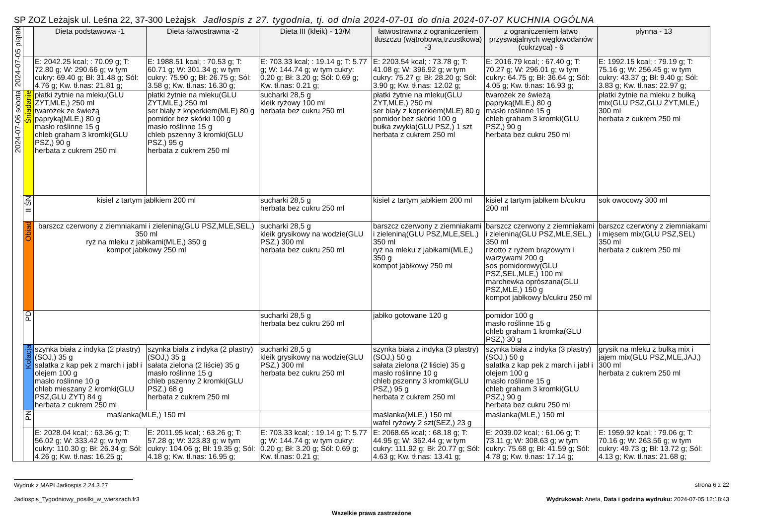SP ZOZ Leżajsk ul. Leśna 22, 37-300 Leżajsk Jadłospis z 27. tygodnia, tj. od dnia 2024-07-01 do dnia 2024-07-07 KUCHNIA OGÓLNA
| 2024-07-05 piątek | | Dieta podstawowa -1 | Dieta łatwostrawna -2 | Dieta III (kleik) - 13/M | łatwostrawna z ograniczeniem tłuszczu (wątrobowa,trzustkowa) -3 | z ograniczeniem łatwo przyswajalnych węglowodanów (cukrzyca) - 6 | płynna - 13 |
| | | E: 2042.25 kcal; : 70.09 g; T: 72.80 g; W: 290.66 g; w tym cukry: 69.40 g; Bł: 31.48 g; Sól: 4.76 g; Kw. tł.nas: 21.81 g; | E: 1988.51 kcal; : 70.53 g; T: 60.71 g; W: 301.34 g; w tym cukry: 75.90 g; Bł: 26.75 g; Sól: 3.58 g; Kw. tł.nas: 16.30 g; | E: 703.33 kcal; : 19.14 g; T: 5.77 g; W: 144.74 g; w tym cukry: 0.20 g; Bł: 3.20 g; Sól: 0.69 g; Kw. tł.nas: 0.21 g; | E: 2203.54 kcal; : 73.78 g; T: 41.08 g; W: 396.92 g; w tym cukry: 75.27 g; Bł: 28.20 g; Sól: 3.90 g; Kw. tł.nas: 12.02 g; | E: 2016.79 kcal; : 67.40 g; T: 70.27 g; W: 296.01 g; w tym cukry: 64.75 g; Bł: 36.64 g; Sól: 4.05 g; Kw. tł.nas: 16.93 g; | E: 1992.15 kcal; : 79.19 g; T: 75.16 g; W: 256.45 g; w tym cukry: 43.37 g; Bł: 9.40 g; Sól: 3.83 g; Kw. tł.nas: 22.97 g; |
| 2024-07-06 sobota | Śniadanie | płatki żytnie na mleku(GLU ŻYT,MLE,) 250 ml twarożek ze świeżą papryką(MLE,) 80 g masło roślinne 15 g chleb graham 3 kromki(GLU PSZ,) 90 g herbata z cukrem 250 ml | płatki żytnie na mleku(GLU ŻYT,MLE,) 250 ml ser biały z koperkiem(MLE) 80 g pomidor bez skórki 100 g masło roślinne 15 g chleb pszenny 3 kromki(GLU PSZ,) 95 g herbata z cukrem 250 ml | sucharki 28,5 g kleik ryżowy 100 ml herbata bez cukru 250 ml | płatki żytnie na mleku(GLU ŻYT,MLE,) 250 ml ser biały z koperkiem(MLE) 80 g pomidor bez skórki 100 g bułka zwykła(GLU PSZ,) 1 szt herbata z cukrem 250 ml | twarożek ze świeżą papryką(MLE,) 80 g masło roślinne 15 g chleb graham 3 kromki(GLU PSZ,) 90 g herbata bez cukru 250 ml | płatki żytnie na mleku z bułką mix(GLU PSZ,GLU ŻYT,MLE,) 300 ml herbata z cukrem 250 ml |
| | II ŚN | kisiel z tartym jabłkiem 200 ml | | sucharki 28,5 g herbata bez cukru 250 ml | kisiel z tartym jabłkiem 200 ml | kisiel z tartym jabłkem b/cukru 200 ml | sok owocowy 300 ml |
| | Obiad | barszcz czerwony z ziemniakami i zieleniną(GLU PSZ,MLE,SEL,) 350 ml ryż na mleku z jabłkami(MLE,) 350 g kompot jabłkowy 250 ml | | sucharki 28,5 g kleik grysikowy na wodzie(GLU PSZ,) 300 ml herbata bez cukru 250 ml | barszcz czerwony z ziemniakami i zieleniną(GLU PSZ,MLE,SEL,) 350 ml ryż na mleku z jabłkami(MLE,) 350 g kompot jabłkowy 250 ml | barszcz czerwony z ziemniakami i zieleniną(GLU PSZ,MLE,SEL,) 350 ml rizotto z ryżem brązowym i warzywami 200 g sos pomidorowy(GLU PSZ,SEL,MLE,) 100 ml marchewka oprószana(GLU PSZ,MLE,) 150 g kompot jabłkowy b/cukru 250 ml | barszcz czerwony z ziemniakami i mięsem mix(GLU PSZ,SEL) 350 ml herbata z cukrem 250 ml |
| | PD | | | sucharki 28,5 g herbata bez cukru 250 ml | jabłko gotowane 120 g | pomidor 100 g masło roślinne 15 g chleb graham 1 kromka(GLU PSZ,) 30 g | |
| | Kolacja | szynka biała z indyka (2 plastry)(SOJ,) 35 g sałatka z kap pek z march i jabł i olejem 100 g masło roślinne 10 g chleb mieszany 2 kromki(GLU PSZ,GLU ŻYT) 84 g herbata z cukrem 250 ml | szynka biała z indyka (2 plastry)(SOJ,) 35 g sałata zielona (2 liście) 35 g masło roślinne 15 g chleb pszenny 2 kromki(GLU PSZ,) 68 g herbata z cukrem 250 ml | sucharki 28,5 g kleik grysikowy na wodzie(GLU PSZ,) 300 ml herbata bez cukru 250 ml | szynka biała z indyka (3 plastry)(SOJ,) 50 g sałata zielona (2 liście) 35 g masło roślinne 10 g chleb pszenny 3 kromki(GLU PSZ,) 95 g herbata z cukrem 250 ml | szynka biała z indyka (3 plastry)(SOJ,) 50 g sałatka z kap pek z march i jabł i olejem 100 g masło roślinne 15 g chleb graham 3 kromki(GLU PSZ,) 90 g herbata bez cukru 250 ml | grysik na mleku z bułką mix i jajem mix(GLU PSZ,MLE,JAJ,) 300 ml herbata z cukrem 250 ml |
| | PN | maślanka(MLE,) 150 ml | | | maślanka(MLE,) 150 ml wafel ryżowy 2 szt(SEZ,) 23 g | maślanka(MLE,) 150 ml | |
| | | E: 2028.04 kcal; : 63.36 g; T: 56.02 g; W: 333.42 g; w tym cukry: 110.30 g; Bł: 26.34 g; Sól: 4.26 g; Kw. tł.nas: 16.25 g; | E: 2011.95 kcal; : 63.26 g; T: 57.28 g; W: 323.83 g; w tym cukry: 104.06 g; Bł: 19.35 g; Sól: 4.18 g; Kw. tł.nas: 16.95 g; | E: 703.33 kcal; : 19.14 g; T: 5.77 g; W: 144.74 g; w tym cukry: 0.20 g; Bł: 3.20 g; Sól: 0.69 g; Kw. tł.nas: 0.21 g; | E: 2068.65 kcal; : 68.18 g; T: 44.95 g; W: 362.44 g; w tym cukry: 111.92 g; Bł: 20.77 g; Sól: 4.63 g; Kw. tł.nas: 13.41 g; | E: 2039.02 kcal; : 61.06 g; T: 73.11 g; W: 308.63 g; w tym cukry: 75.68 g; Bł: 41.59 g; Sól: 4.78 g; Kw. tł.nas: 17.14 g; | E: 1959.92 kcal; : 79.06 g; T: 70.16 g; W: 263.56 g; w tym cukry: 49.73 g; Bł: 13.72 g; Sól: 4.13 g; Kw. tł.nas: 21.68 g; |
Wydruk z MAPI Jadłospis 2.24.3.27 strona 6 z 22
Jadlospis_Tygodniowy_posilki_w_wierszach.fr3 Wydrukował: Aneta, Data i godzina wydruku: 2024-07-05 12:18:43
Wszelkie prawa zastrzeżone